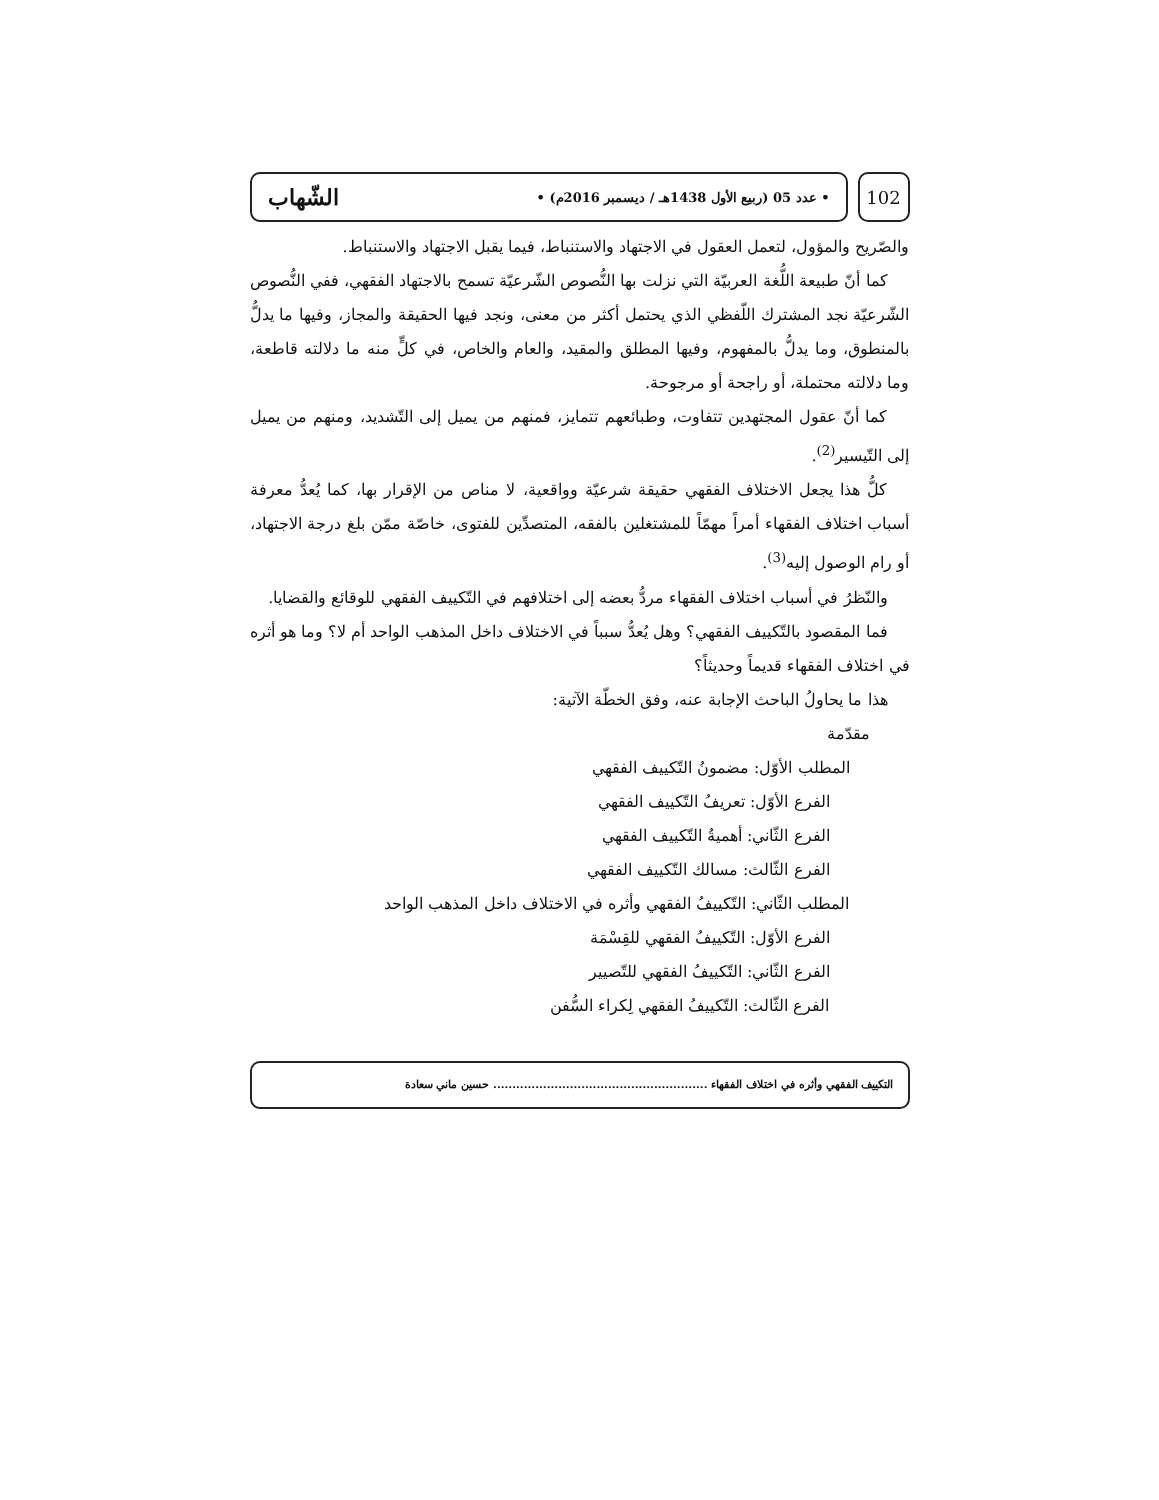102
• عدد 05 (ربيع الأول 1438هـ / ديسمبر 2016م) • الشّهاب
والصّريح والمؤول، لتعمل العقول في الاجتهاد والاستنباط، فيما يقبل الاجتهاد والاستنباط.
كما أنّ طبيعة اللُّغة العربيّة التي نزلت بها النُّصوص الشّرعيّة تسمح بالاجتهاد الفقهي، ففي النُّصوص الشّرعيّة نجد المشترك اللّفظي الذي يحتمل أكثر من معنى، ونجد فيها الحقيقة والمجاز، وفيها ما يدلُّ بالمنطوق، وما يدلُّ بالمفهوم، وفيها المطلق والمقيد، والعام والخاص، في كلٍّ منه ما دلالته قاطعة، وما دلالته محتملة، أو راجحة أو مرجوحة.
كما أنّ عقول المجتهدين تتفاوت، وطبائعهم تتمايز، فمنهم من يميل إلى التّشديد، ومنهم من يميل إلى التّيسير<sup>(2)</sup>.
كلُّ هذا يجعل الاختلاف الفقهي حقيقة شرعيّة وواقعية، لا مناص من الإقرار بها، كما يُعدُّ معرفة أسباب اختلاف الفقهاء أمراً مهمّاً للمشتغلين بالفقه، المتصدِّين للفتوى، خاصّة ممّن بلغ درجة الاجتهاد، أو رام الوصول إليه<sup>(3)</sup>.
والنّظرُ في أسباب اختلاف الفقهاء مردُّ بعضه إلى اختلافهم في التّكييف الفقهي للوقائع والقضايا.
فما المقصود بالتّكييف الفقهي؟ وهل يُعدُّ سبباً في الاختلاف داخل المذهب الواحد أم لا؟ وما هو أثره في اختلاف الفقهاء قديماً وحديثاً؟
هذا ما يحاولُ الباحث الإجابة عنه، وفق الخطّة الآتية:
مقدّمة
المطلب الأوّل: مضمونُ التّكييف الفقهي
الفرع الأوّل: تعريفُ التّكييف الفقهي
الفرع الثّاني: أهميةُ التّكييف الفقهي
الفرع الثّالث: مسالك التّكييف الفقهي
المطلب الثّاني: التّكييفُ الفقهي وأثره في الاختلاف داخل المذهب الواحد
الفرع الأوّل: التّكييفُ الفقهي للقِسْمَة
الفرع الثّاني: التّكييفُ الفقهي للتّصيير
الفرع الثّالث: التّكييفُ الفقهي لِكراء السُّفن
التكييف الفقهي وأثره في اختلاف الفقهاء ........................................................ حسين ماني سعادة